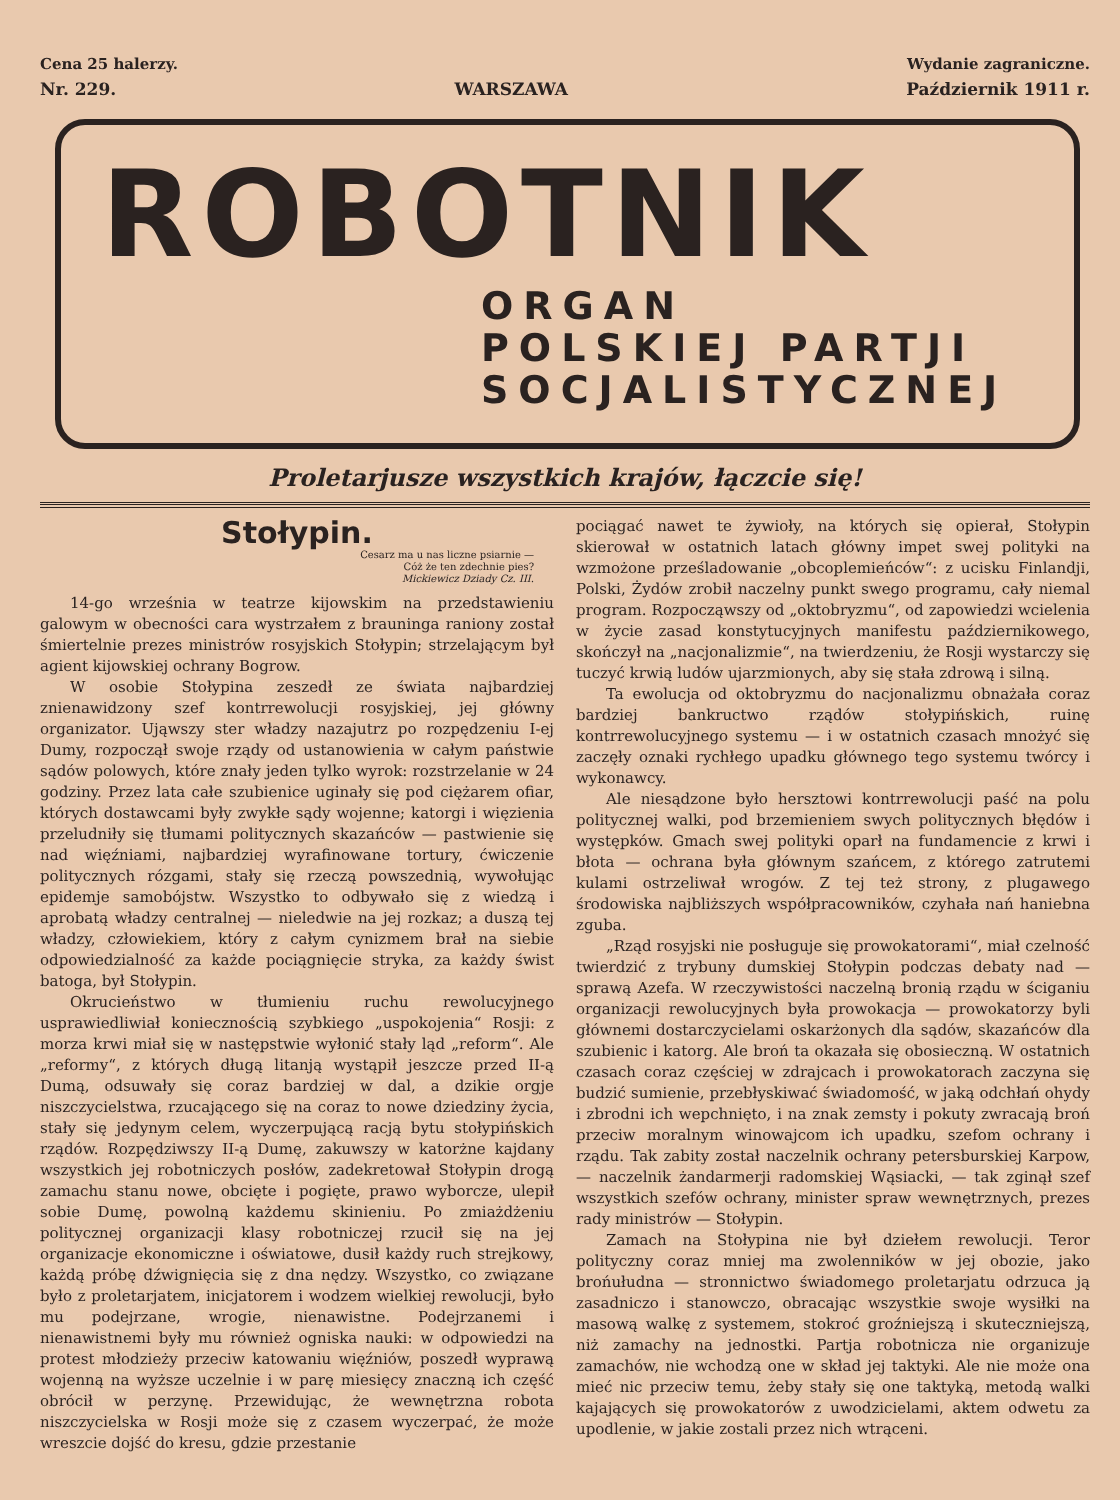Cena 25 halerzy. Wydanie zagraniczne.
Nr. 229. WARSZAWA Październik 1911 r.
ROBOTNIK
ORGAN
POLSKIEJ PARTJI
SOCJALISTYCZNEJ
Proletarjusze wszystkich krajów, łączcie się!
Stołypin.
Cesarz ma u nas liczne psiarnie —
Cóż że ten zdechnie pies?
Mickiewicz Dziady Cz. III.
14-go września w teatrze kijowskim na przedstawieniu galowym w obecności cara wystrzałem z brauninga raniony został śmiertelnie prezes ministrów rosyjskich Stołypin; strzelającym był agient kijowskiej ochrany Bogrow.
W osobie Stołypina zeszedł ze świata najbardziej znienawidzony szef kontrrewolucji rosyjskiej, jej główny organizator. Ująwszy ster władzy nazajutrz po rozpędzeniu I-ej Dumy, rozpoczął swoje rządy od ustanowienia w całym państwie sądów polowych, które znały jeden tylko wyrok: rozstrzelanie w 24 godziny. Przez lata całe szubienice uginały się pod ciężarem ofiar, których dostawcami były zwykłe sądy wojenne; katorgi i więzienia przeludniły się tłumami politycznych skazańców — pastwienie się nad więźniami, najbardziej wyrafinowane tortury, ćwiczenie politycznych rózgami, stały się rzeczą powszednią, wywołując epidemje samobójstw. Wszystko to odbywało się z wiedzą i aprobatą władzy centralnej — nieledwie na jej rozkaz; a duszą tej władzy, człowiekiem, który z całym cynizmem brał na siebie odpowiedzialność za każde pociągnięcie stryka, za każdy świst batoga, był Stołypin.
Okrucieństwo w tłumieniu ruchu rewolucyjnego usprawiedliwiał koniecznością szybkiego „uspokojenia“ Rosji: z morza krwi miał się w następstwie wyłonić stały ląd „reform“. Ale „reformy“, z których długą litanją wystąpił jeszcze przed II-ą Dumą, odsuwały się coraz bardziej w dal, a dzikie orgje niszczycielstwa, rzucającego się na coraz to nowe dziedziny życia, stały się jedynym celem, wyczerpującą racją bytu stołypińskich rządów. Rozpędziwszy II-ą Dumę, zakuwszy w katorżne kajdany wszystkich jej robotniczych posłów, zadekretował Stołypin drogą zamachu stanu nowe, obcięte i pogięte, prawo wyborcze, ulepił sobie Dumę, powolną każdemu skinieniu. Po zmiażdżeniu politycznej organizacji klasy robotniczej rzucił się na jej organizacje ekonomiczne i oświatowe, dusił każdy ruch strejkowy, każdą próbę dźwignięcia się z dna nędzy. Wszystko, co związane było z proletarjatem, inicjatorem i wodzem wielkiej rewolucji, było mu podejrzane, wrogie, nienawistne. Podejrzanemi i nienawistnemi były mu również ogniska nauki: w odpowiedzi na protest młodzieży przeciw katowaniu więźniów, poszedł wyprawą wojenną na wyższe uczelnie i w parę miesięcy znaczną ich część obrócił w perzynę. Przewidując, że wewnętrzna robota niszczycielska w Rosji może się z czasem wyczerpać, że może wreszcie dojść do kresu, gdzie przestanie
pociągać nawet te żywioły, na których się opierał, Stołypin skierował w ostatnich latach główny impet swej polityki na wzmożone prześladowanie „obcoplemieńców“: z ucisku Finlandji, Polski, Żydów zrobił naczelny punkt swego programu, cały niemal program. Rozpocząwszy od „oktobryzmu“, od zapowiedzi wcielenia w życie zasad konstytucyjnych manifestu październikowego, skończył na „nacjonalizmie“, na twierdzeniu, że Rosji wystarczy się tuczyć krwią ludów ujarzmionych, aby się stała zdrową i silną.
Ta ewolucja od oktobryzmu do nacjonalizmu obnażała coraz bardziej bankructwo rządów stołypińskich, ruinę kontrrewolucyjnego systemu — i w ostatnich czasach mnożyć się zaczęły oznaki rychłego upadku głównego tego systemu twórcy i wykonawcy.
Ale niesądzone było hersztowi kontrrewolucji paść na polu politycznej walki, pod brzemieniem swych politycznych błędów i występków. Gmach swej polityki oparł na fundamencie z krwi i błota — ochrana była głównym szańcem, z którego zatrutemi kulami ostrzeliwał wrogów. Z tej też strony, z plugawego środowiska najbliższych współpracowników, czyhała nań haniebna zguba.
„Rząd rosyjski nie posługuje się prowokatorami“, miał czelność twierdzić z trybuny dumskiej Stołypin podczas debaty nad — sprawą Azefa. W rzeczywistości naczelną bronią rządu w ściganiu organizacji rewolucyjnych była prowokacja — prowokatorzy byli głównemi dostarczycielami oskarżonych dla sądów, skazańców dla szubienic i katorg. Ale broń ta okazała się obosieczną. W ostatnich czasach coraz częściej w zdrajcach i prowokatorach zaczyna się budzić sumienie, przebłyskiwać świadomość, w jaką odchłań ohydy i zbrodni ich wepchnięto, i na znak zemsty i pokuty zwracają broń przeciw moralnym winowajcom ich upadku, szefom ochrany i rządu. Tak zabity został naczelnik ochrany petersburskiej Karpow, — naczelnik żandarmerji radomskiej Wąsiacki, — tak zginął szef wszystkich szefów ochrany, minister spraw wewnętrznych, prezes rady ministrów — Stołypin.
Zamach na Stołypina nie był dziełem rewolucji. Teror polityczny coraz mniej ma zwolenników w jej obozie, jako brońułudna — stronnictwo świadomego proletarjatu odrzuca ją zasadniczo i stanowczo, obracając wszystkie swoje wysiłki na masową walkę z systemem, stokroć groźniejszą i skuteczniejszą, niż zamachy na jednostki. Partja robotnicza nie organizuje zamachów, nie wchodzą one w skład jej taktyki. Ale nie może ona mieć nic przeciw temu, żeby stały się one taktyką, metodą walki kajających się prowokatorów z uwodzicielami, aktem odwetu za upodlenie, w jakie zostali przez nich wtrąceni.